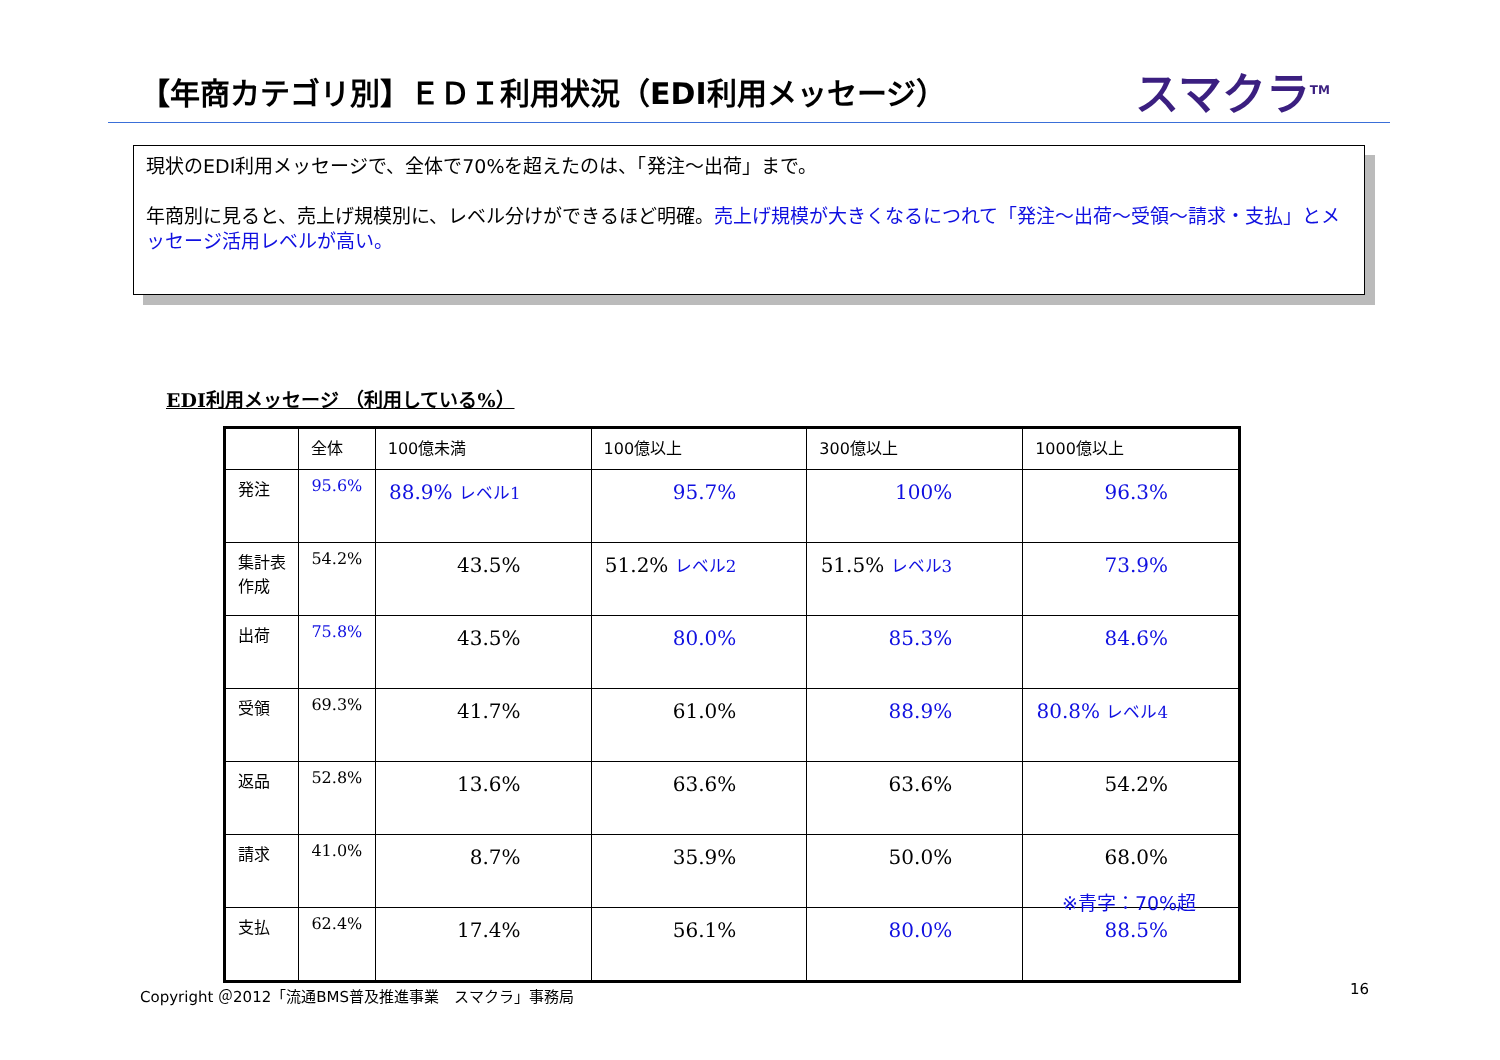【年商カテゴリ別】ＥＤＩ利用状況（EDI利用メッセージ）
スマクラ<sup>TM</sup>
現状のEDI利用メッセージで、全体で70%を超えたのは、「発注～出荷」まで。
年商別に見ると、売上げ規模別に、レベル分けができるほど明確。売上げ規模が大きくなるにつれて「発注～出荷～受領～請求・支払」とメッセージ活用レベルが高い。
EDI利用メッセージ （利用している%）
| | 全体 | 100億未満 | 100億以上 | 300億以上 | 1000億以上 |
| 発注 | 95.6% | 88.9% レベル1 | 95.7% | 100% | 96.3% |
| 集計表 作成 | 54.2% | 43.5% | 51.2% レベル2 | 51.5% レベル3 | 73.9% |
| 出荷 | 75.8% | 43.5% | 80.0% | 85.3% | 84.6% |
| 受領 | 69.3% | 41.7% | 61.0% | 88.9% | 80.8% レベル4 |
| 返品 | 52.8% | 13.6% | 63.6% | 63.6% | 54.2% |
| 請求 | 41.0% | 8.7% | 35.9% | 50.0% | 68.0% |
| 支払 | 62.4% | 17.4% | 56.1% | 80.0% | 88.5% |
※青字：70%超
Copyright ＠2012「流通BMS普及推進事業　スマクラ」事務局
16